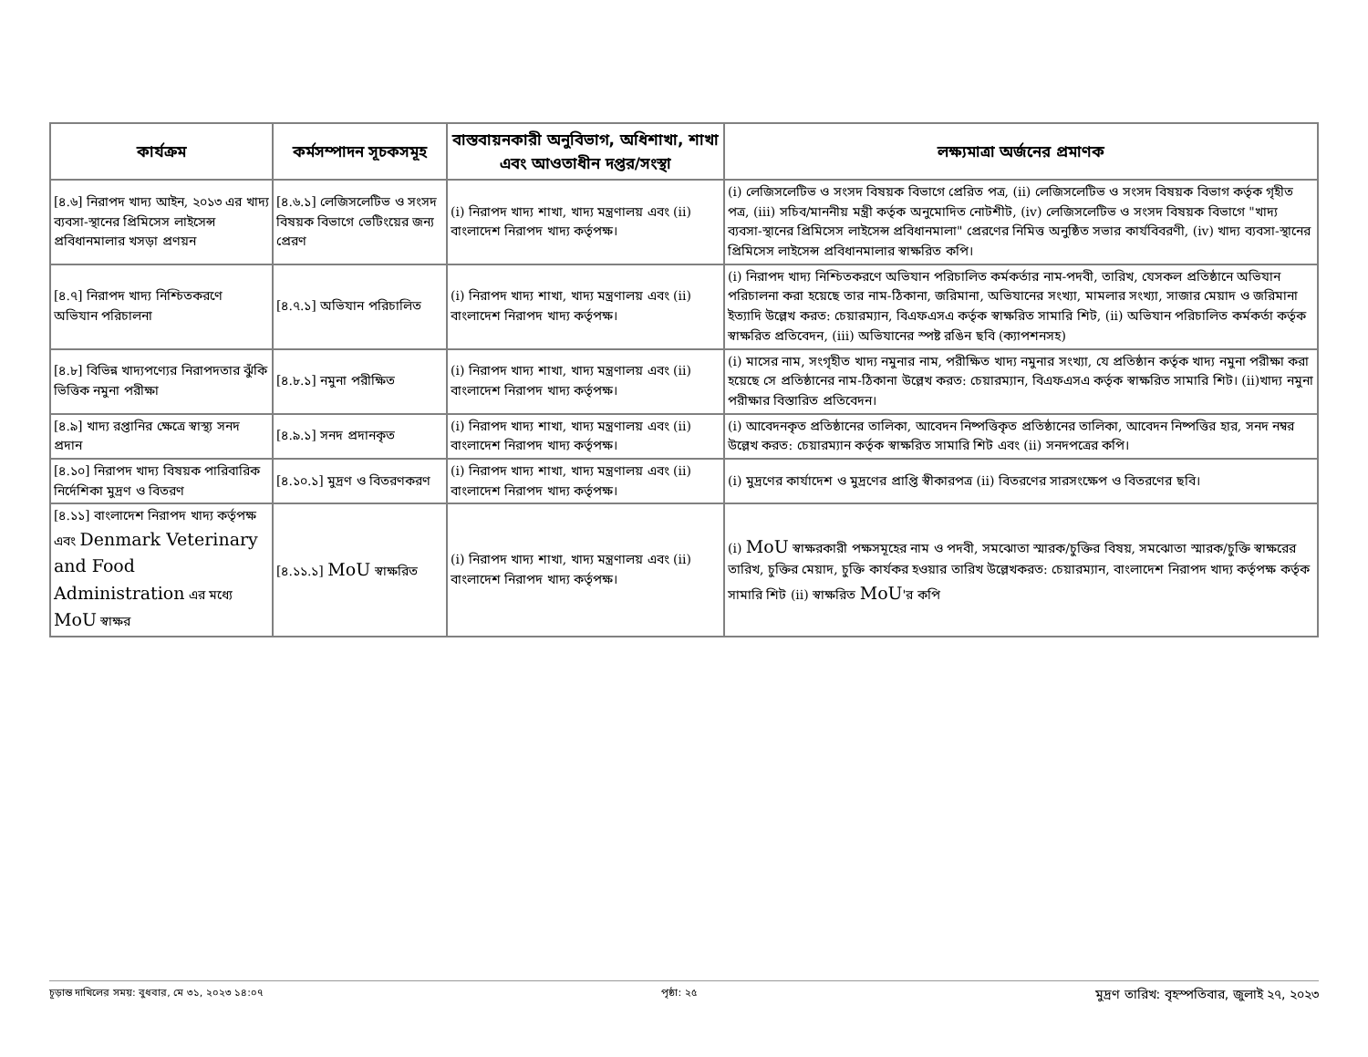| কার্যক্রম | কর্মসম্পাদন সূচকসমূহ | বাস্তবায়নকারী অনুবিভাগ, অধিশাখা, শাখা এবং আওতাধীন দপ্তর/সংস্থা | লক্ষ্যমাত্রা অর্জনের প্রমাণক |
| --- | --- | --- | --- |
| [৪.৬] নিরাপদ খাদ্য আইন, ২০১৩ এর খাদ্য ব্যবসা-স্থানের প্রিমিসেস লাইসেন্স প্রবিধানমালার খসড়া প্রণয়ন | [৪.৬.১] লেজিসলেটিভ ও সংসদ বিষয়ক বিভাগে ভেটিংয়ের জন্য প্রেরণ | (i) নিরাপদ খাদ্য শাখা, খাদ্য মন্ত্রণালয় এবং (ii) বাংলাদেশ নিরাপদ খাদ্য কর্তৃপক্ষ। | (i) লেজিসলেটিভ ও সংসদ বিষয়ক বিভাগে প্রেরিত পত্র, (ii) লেজিসলেটিভ ও সংসদ বিষয়ক বিভাগ কর্তৃক গৃহীত পত্র, (iii) সচিব/মাননীয় মন্ত্রী কর্তৃক অনুমোদিত নোটশীট, (iv) লেজিসলেটিভ ও সংসদ বিষয়ক বিভাগে "খাদ্য ব্যবসা-স্থানের প্রিমিসেস লাইসেন্স প্রবিধানমালা" প্রেরণের নিমিত্ত অনুষ্ঠিত সভার কার্যবিবরণী, (iv) খাদ্য ব্যবসা-স্থানের প্রিমিসেস লাইসেন্স প্রবিধানমালার স্বাক্ষরিত কপি। |
| [৪.৭] নিরাপদ খাদ্য নিশ্চিতকরণে অভিযান পরিচালনা | [৪.৭.১] অভিযান পরিচালিত | (i) নিরাপদ খাদ্য শাখা, খাদ্য মন্ত্রণালয় এবং (ii) বাংলাদেশ নিরাপদ খাদ্য কর্তৃপক্ষ। | (i) নিরাপদ খাদ্য নিশ্চিতকরণে অভিযান পরিচালিত কর্মকর্তার নাম-পদবী, তারিখ, যেসকল প্রতিষ্ঠানে অভিযান পরিচালনা করা হয়েছে তার নাম-ঠিকানা, জরিমানা, অভিযানের সংখ্যা, মামলার সংখ্যা, সাজার মেয়াদ ও জরিমানা ইত্যাদি উল্লেখ করত: চেয়ারম্যান, বিএফএসএ কর্তৃক স্বাক্ষরিত সামারি শিট, (ii) অভিযান পরিচালিত কর্মকর্তা কর্তৃক স্বাক্ষরিত প্রতিবেদন, (iii) অভিযানের স্পষ্ট রঙিন ছবি (ক্যাপশনসহ) |
| [৪.৮] বিভিন্ন খাদ্যপণ্যের নিরাপদতার ঝুঁকি ভিত্তিক নমুনা পরীক্ষা | [৪.৮.১] নমুনা পরীক্ষিত | (i) নিরাপদ খাদ্য শাখা, খাদ্য মন্ত্রণালয় এবং (ii) বাংলাদেশ নিরাপদ খাদ্য কর্তৃপক্ষ। | (i) মাসের নাম, সংগৃহীত খাদ্য নমুনার নাম, পরীক্ষিত খাদ্য নমুনার সংখ্যা, যে প্রতিষ্ঠান কর্তৃক খাদ্য নমুনা পরীক্ষা করা হয়েছে সে প্রতিষ্ঠানের নাম-ঠিকানা উল্লেখ করত: চেয়ারম্যান, বিএফএসএ কর্তৃক স্বাক্ষরিত সামারি শিট। (ii)খাদ্য নমুনা পরীক্ষার বিস্তারিত প্রতিবেদন। |
| [৪.৯] খাদ্য রপ্তানির ক্ষেত্রে স্বাস্থ্য সনদ প্রদান | [৪.৯.১] সনদ প্রদানকৃত | (i) নিরাপদ খাদ্য শাখা, খাদ্য মন্ত্রণালয় এবং (ii) বাংলাদেশ নিরাপদ খাদ্য কর্তৃপক্ষ। | (i) আবেদনকৃত প্রতিষ্ঠানের তালিকা, আবেদন নিষ্পত্তিকৃত প্রতিষ্ঠানের তালিকা, আবেদন নিষ্পত্তির হার, সনদ নম্বর উল্লেখ করত: চেয়ারম্যান কর্তৃক স্বাক্ষরিত সামারি শিট এবং (ii) সনদপত্রের কপি। |
| [৪.১০] নিরাপদ খাদ্য বিষয়ক পারিবারিক নির্দেশিকা মুদ্রণ ও বিতরণ | [৪.১০.১] মুদ্রণ ও বিতরণকরণ | (i) নিরাপদ খাদ্য শাখা, খাদ্য মন্ত্রণালয় এবং (ii) বাংলাদেশ নিরাপদ খাদ্য কর্তৃপক্ষ। | (i) মুদ্রণের কার্যাদেশ ও মুদ্রণের প্রাপ্তি স্বীকারপত্র (ii) বিতরণের সারসংক্ষেপ ও বিতরণের ছবি। |
| [৪.১১] বাংলাদেশ নিরাপদ খাদ্য কর্তৃপক্ষ এবং Denmark Veterinary and Food Administration এর মধ্যে MoU স্বাক্ষর | [৪.১১.১] MoU স্বাক্ষরিত | (i) নিরাপদ খাদ্য শাখা, খাদ্য মন্ত্রণালয় এবং (ii) বাংলাদেশ নিরাপদ খাদ্য কর্তৃপক্ষ। | (i) MoU স্বাক্ষরকারী পক্ষসমূহের নাম ও পদবী, সমঝোতা স্মারক/চুক্তির বিষয়, সমঝোতা স্মারক/চুক্তি স্বাক্ষরের তারিখ, চুক্তির মেয়াদ, চুক্তি কার্যকর হওয়ার তারিখ উল্লেখকরত: চেয়ারম্যান, বাংলাদেশ নিরাপদ খাদ্য কর্তৃপক্ষ কর্তৃক সামারি শিট (ii) স্বাক্ষরিত MoU 'র কপি |
চূড়ান্ত দাখিলের সময়: বুধবার, মে ৩১, ২০২৩ ১৪:০৭ পৃষ্ঠা: ২৫ মুদ্রণ তারিখ: বৃহস্পতিবার, জুলাই ২৭, ২০২৩